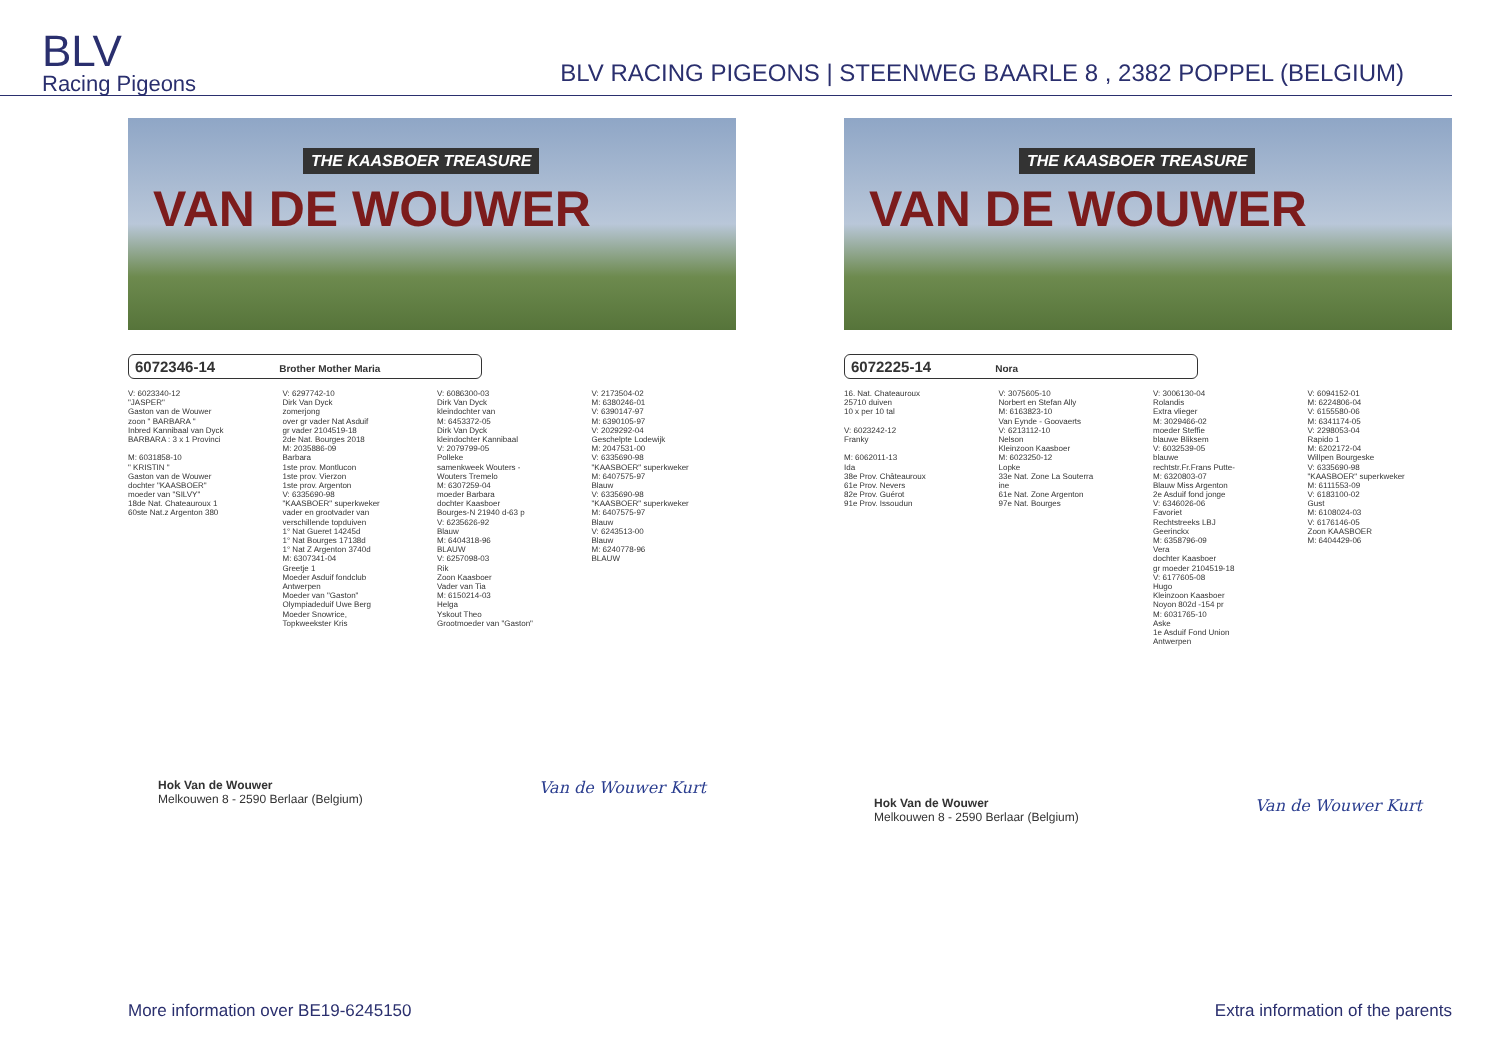BLV
Racing Pigeons
BLV RACING PIGEONS | STEENWEG BAARLE 8 , 2382 POPPEL (BELGIUM)
THE KAASBOER TREASURE
VAN DE WOUWER
6072346-14 Brother Mother Maria
V: 6023340-12 "JASPER" Gaston van de Wouwer zoon " BARBARA " Inbred Kannibaal van Dyck BARBARA : 3 x 1 Provinci M: 6031858-10 " KRISTIN " Gaston van de Wouwer dochter "KAASBOER" moeder van "SILVY" 18de Nat. Chateauroux 1 60ste Nat.z Argenton 380
V: 6297742-10 Dirk Van Dyck zomerjong over gr vader Nat Asduif gr vader 2104519-18 2de Nat. Bourges 2018 M: 2035886-09 Barbara 1ste prov. Montlucon 1ste prov. Vierzon 1ste prov. Argenton V: 6335690-98 "KAASBOER" superkweker vader en grootvader van verschillende topduiven 1° Nat Gueret 14245d 1° Nat Bourges 17138d 1° Nat Z Argenton 3740d M: 6307341-04 Greetje 1 Moeder Asduif fondclub Antwerpen Moeder van "Gaston" Olympiadeduif Uwe Berg Moeder Snowrice, Topkweekster Kris
V: 6086300-03 Dirk Van Dyck kleindochter van M: 6453372-05 Dirk Van Dyck kleindochter Kannibaal V: 2079799-05 Polleke samenkweek Wouters - Wouters Tremelo M: 6307259-04 moeder Barbara dochter Kaasboer Bourges-N 21940 d-63 p V: 6235626-92 Blauw M: 6404318-96 BLAUW V: 6257098-03 Rik Zoon Kaasboer Vader van Tia M: 6150214-03 Helga Yskout Theo Grootmoeder van "Gaston"
V: 2173504-02 M: 6380246-01 V: 6390147-97 M: 6390105-97 V: 2029292-04 Geschelpte Lodewijk M: 2047531-00 V: 6335690-98 "KAASBOER" superkweker M: 6407575-97 Blauw V: 6335690-98 "KAASBOER" superkweker M: 6407575-97 Blauw V: 6243513-00 Blauw M: 6240778-96 BLAUW
Hok Van de Wouwer
Melkouwen 8 - 2590 Berlaar (Belgium)
Van de Wouwer Kurt
THE KAASBOER TREASURE
VAN DE WOUWER
6072225-14 Nora
16. Nat. Chateauroux 25710 duiven 10 x per 10 tal V: 6023242-12 Franky M: 6062011-13 Ida 38e Prov. Châteauroux 61e Prov. Nevers 82e Prov. Guérot 91e Prov. Issoudun
V: 3075605-10 Norbert en Stefan Ally M: 6163823-10 Van Eynde - Goovaerts V: 6213112-10 Nelson Kleinzoon Kaasboer M: 6023250-12 Lopke 33e Nat. Zone La Souterra ine 61e Nat. Zone Argenton 97e Nat. Bourges
V: 3006130-04 Rolandis Extra vlieger M: 3029466-02 moeder Steffie blauwe Bliksem V: 6032539-05 blauwe rechtstr.Fr.Frans Putte- M: 6320803-07 Blauw Miss Argenton 2e Asduif fond jonge V: 6346026-06 Favoriet Rechtstreeks LBJ Geerinckx M: 6358796-09 Vera dochter Kaasboer gr moeder 2104519-18 V: 6177605-08 Hugo Kleinzoon Kaasboer Noyon 802d -154 pr M: 6031765-10 Aske 1e Asduif Fond Union Antwerpen
V: 6094152-01 M: 6224806-04 V: 6155580-06 M: 6341174-05 V: 2298053-04 Rapido 1 M: 6202172-04 Willpen Bourgeske V: 6335690-98 "KAASBOER" superkweker M: 6111553-09 V: 6183100-02 Gust M: 6108024-03 V: 6176146-05 Zoon KAASBOER M: 6404429-06
Hok Van de Wouwer
Melkouwen 8 - 2590 Berlaar (Belgium)
Van de Wouwer Kurt
More information over BE19-6245150 Extra information of the parents